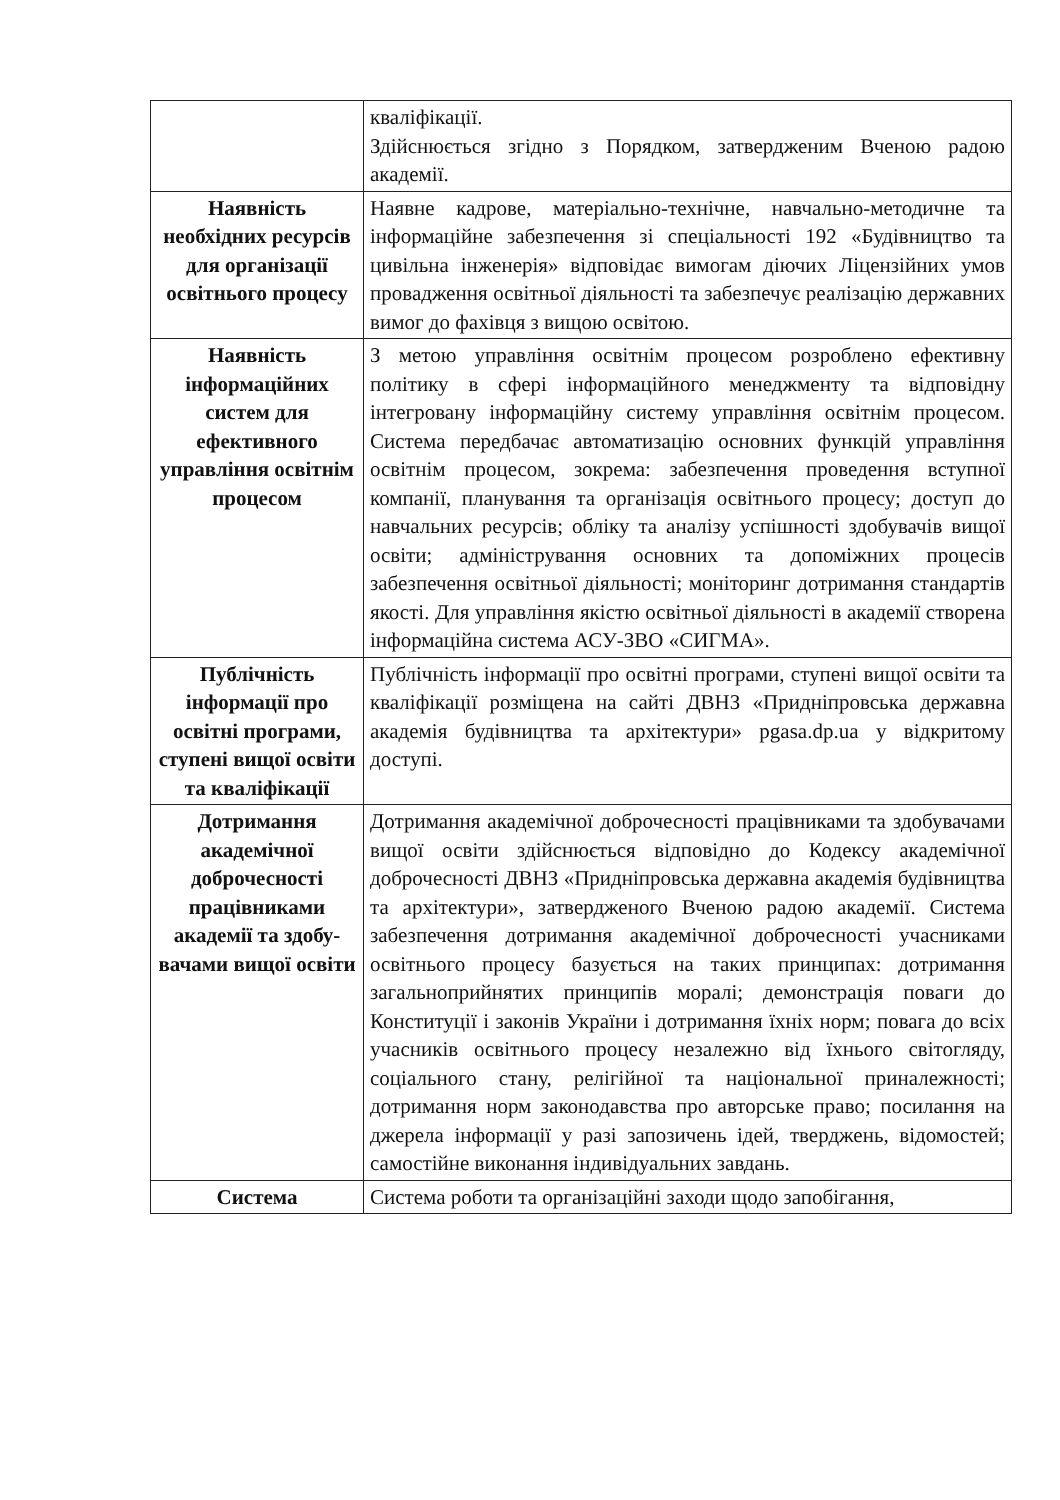| | кваліфікації. Здійснюється згідно з Порядком, затвердженим Вченою радою академії. |
| Наявність необхідних ресурсів для організації освітнього процесу | Наявне кадрове, матеріально-технічне, навчально-методичне та інформаційне забезпечення зі спеціальності 192 «Будівництво та цивільна інженерія» відповідає вимогам діючих Ліцензійних умов провадження освітньої діяльності та забезпечує реалізацію державних вимог до фахівця з вищою освітою. |
| Наявність інформаційних систем для ефективного управління освітнім процесом | З метою управління освітнім процесом розроблено ефективну політику в сфері інформаційного менеджменту та відповідну інтегровану інформаційну систему управління освітнім процесом. Система передбачає автоматизацію основних функцій управління освітнім процесом, зокрема: забезпечення проведення вступної компанії, планування та організація освітнього процесу; доступ до навчальних ресурсів; обліку та аналізу успішності здобувачів вищої освіти; адміністрування основних та допоміжних процесів забезпечення освітньої діяльності; моніторинг дотримання стандартів якості. Для управління якістю освітньої діяльності в академії створена інформаційна система АСУ-ЗВО «СИГМА». |
| Публічність інформації про освітні програми, ступені вищої освіти та кваліфікації | Публічність інформації про освітні програми, ступені вищої освіти та кваліфікації розміщена на сайті ДВНЗ «Придніпровська державна академія будівництва та архітектури» pgasa.dp.ua у відкритому доступі. |
| Дотримання академічної доброчесності працівниками академії та здобу-вачами вищої освіти | Дотримання академічної доброчесності працівниками та здобувачами вищої освіти здійснюється відповідно до Кодексу академічної доброчесності ДВНЗ «Придніпровська державна академія будівництва та архітектури», затвердженого Вченою радою академії. Система забезпечення дотримання академічної доброчесності учасниками освітнього процесу базується на таких принципах: дотримання загальноприйнятих принципів моралі; демонстрація поваги до Конституції і законів України і дотримання їхніх норм; повага до всіх учасників освітнього процесу незалежно від їхнього світогляду, соціального стану, релігійної та національної приналежності; дотримання норм законодавства про авторське право; посилання на джерела інформації у разі запозичень ідей, тверджень, відомостей; самостійне виконання індивідуальних завдань. |
| Система | Система роботи та організаційні заходи щодо запобігання, |